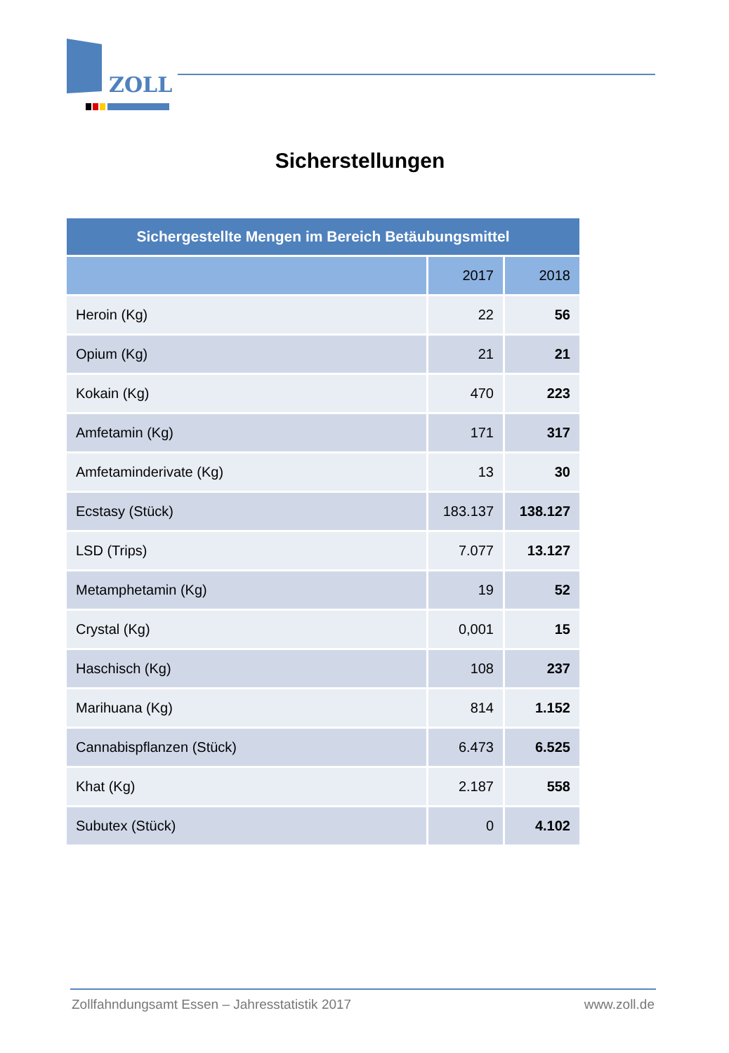ZOLL
Sicherstellungen
| Sichergestellte Mengen im Bereich Betäubungsmittel | | |
| --- | --- | --- |
| | 2017 | 2018 |
| Heroin (Kg) | 22 | 56 |
| Opium (Kg) | 21 | 21 |
| Kokain (Kg) | 470 | 223 |
| Amfetamin (Kg) | 171 | 317 |
| Amfetaminderivate (Kg) | 13 | 30 |
| Ecstasy (Stück) | 183.137 | 138.127 |
| LSD (Trips) | 7.077 | 13.127 |
| Metamphetamin (Kg) | 19 | 52 |
| Crystal (Kg) | 0,001 | 15 |
| Haschisch (Kg) | 108 | 237 |
| Marihuana (Kg) | 814 | 1.152 |
| Cannabispflanzen (Stück) | 6.473 | 6.525 |
| Khat (Kg) | 2.187 | 558 |
| Subutex (Stück) | 0 | 4.102 |
Zollfahndungsamt Essen – Jahresstatistik 2017 www.zoll.de